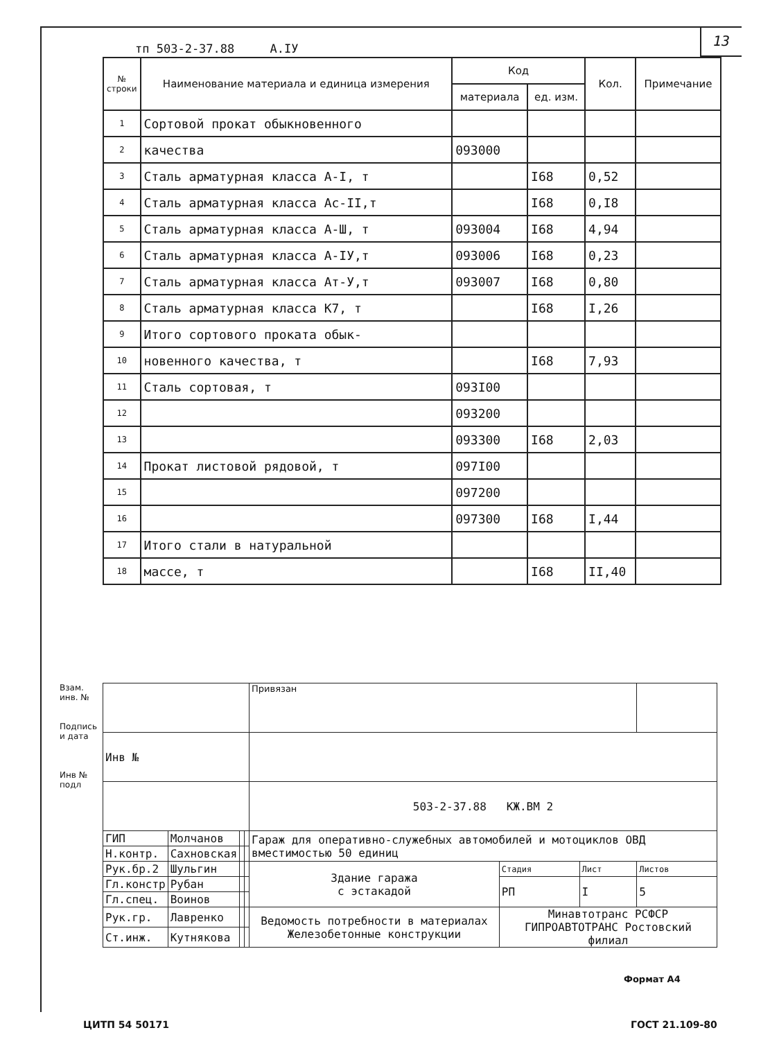13
тп 503-2-37.88 А.IУ
| № строки | Наименование материала и единица измерения | Код | | Кол. | Примечание |
| --- | --- | --- | --- | --- | --- |
| | | материала | ед. изм. | | |
| 1 | Сортовой прокат обыкновенного | | | | |
| 2 | качества | 093000 | | | |
| 3 | Сталь арматурная класса А-I, т | | I68 | 0,52 | |
| 4 | Сталь арматурная класса Ас-II,т | | I68 | 0,I8 | |
| 5 | Сталь арматурная класса А-Ш, т | 093004 | I68 | 4,94 | |
| 6 | Сталь арматурная класса А-IУ,т | 093006 | I68 | 0,23 | |
| 7 | Сталь арматурная класса Ат-У,т | 093007 | I68 | 0,80 | |
| 8 | Сталь арматурная класса К7, т | | I68 | I,26 | |
| 9 | Итого сортового проката обык- | | | | |
| 10 | новенного качества, т | | I68 | 7,93 | |
| 11 | Сталь сортовая, т | 093I00 | | | |
| 12 | | 093200 | | | |
| 13 | | 093300 | I68 | 2,03 | |
| 14 | Прокат листовой рядовой, т | 097I00 | | | |
| 15 | | 097200 | | | |
| 16 | | 097300 | I68 | I,44 | |
| 17 | Итого стали в натуральной | | | | |
| 18 | массе, т | | I68 | II,40 | |
Взам. инв. №
Подпись и дата
Инв № подл
| | | | | Привязан | | | |
| Инв № | | | | | | | |
| | | | | 503-2-37.88 КЖ.ВМ 2 | | | |
| ГИП | Молчанов | | | Гараж для оперативно-служебных автомобилей и мотоциклов ОВД вместимостью 50 единиц | | | |
| Н.контр. | Сахновская | | | | | | |
| Рук.бр.2 | Шульгин | | | Здание гаража с эстакадой | Стадия | Лист | Листов |
| Гл.констр | Рубан | | | | РП | I | 5 |
| Гл.спец. | Воинов | | | | | | |
| Рук.гр. | Лавренко | | | Ведомость потребности в материалах Железобетонные конструкции | Минавтотранс РСФСР ГИПРОАВТОТРАНС Ростовский филиал | | |
| Ст.инж. | Кутнякова | | | | | | |
Формат А4
ЦИТП 54 50171 ГОСТ 21.109-80